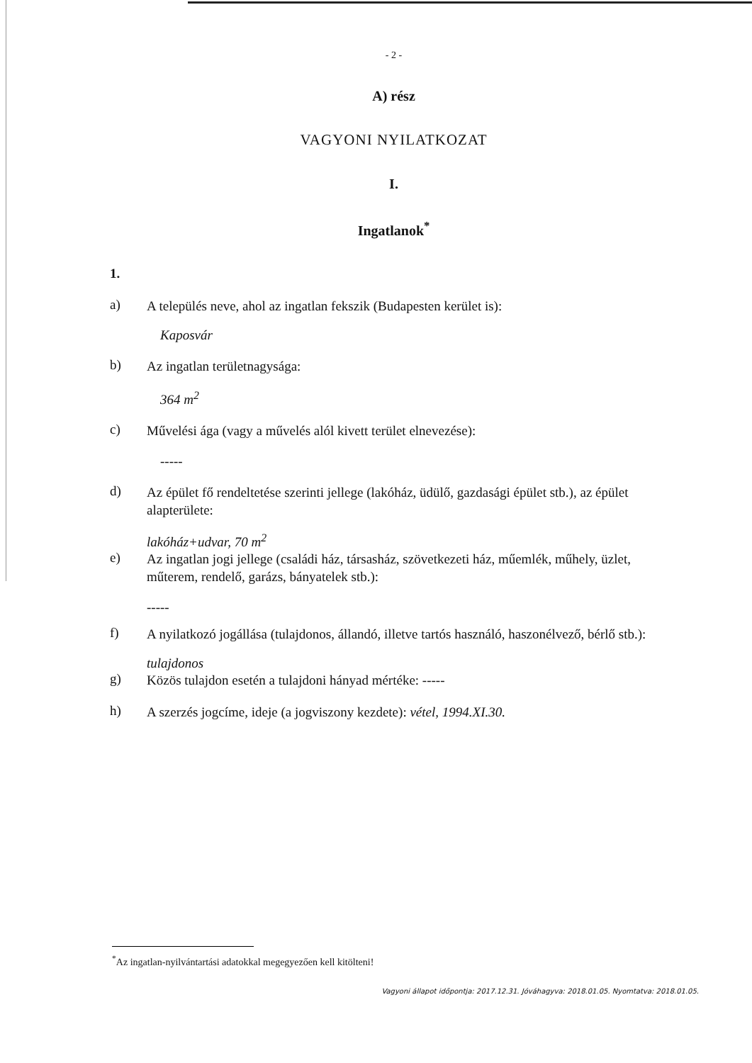- 2 -
A) rész
VAGYONI NYILATKOZAT
I.
Ingatlanok<sup>*</sup>
1.
a)
A település neve, ahol az ingatlan fekszik (Budapesten kerület is):
Kaposvár
b)
Az ingatlan területnagysága:
364 m<sup>2</sup>
c)
Művelési ága (vagy a művelés alól kivett terület elnevezése):
-----
d)
Az épület fő rendeltetése szerinti jellege (lakóház, üdülő, gazdasági épület stb.), az épület alapterülete:
lakóház+udvar, 70 m<sup>2</sup>
e)
Az ingatlan jogi jellege (családi ház, társasház, szövetkezeti ház, műemlék, műhely, üzlet, műterem, rendelő, garázs, bányatelek stb.):
-----
f)
A nyilatkozó jogállása (tulajdonos, állandó, illetve tartós használó, haszonélvező, bérlő stb.):
tulajdonos
g)
Közös tulajdon esetén a tulajdoni hányad mértéke: -----
h)
A szerzés jogcíme, ideje (a jogviszony kezdete): vétel, 1994.XI.30.
<sup>*</sup> Az ingatlan-nyilvántartási adatokkal megegyezően kell kitölteni!
Vagyoni állapot időpontja: 2017.12.31. Jóváhagyva: 2018.01.05. Nyomtatva: 2018.01.05.